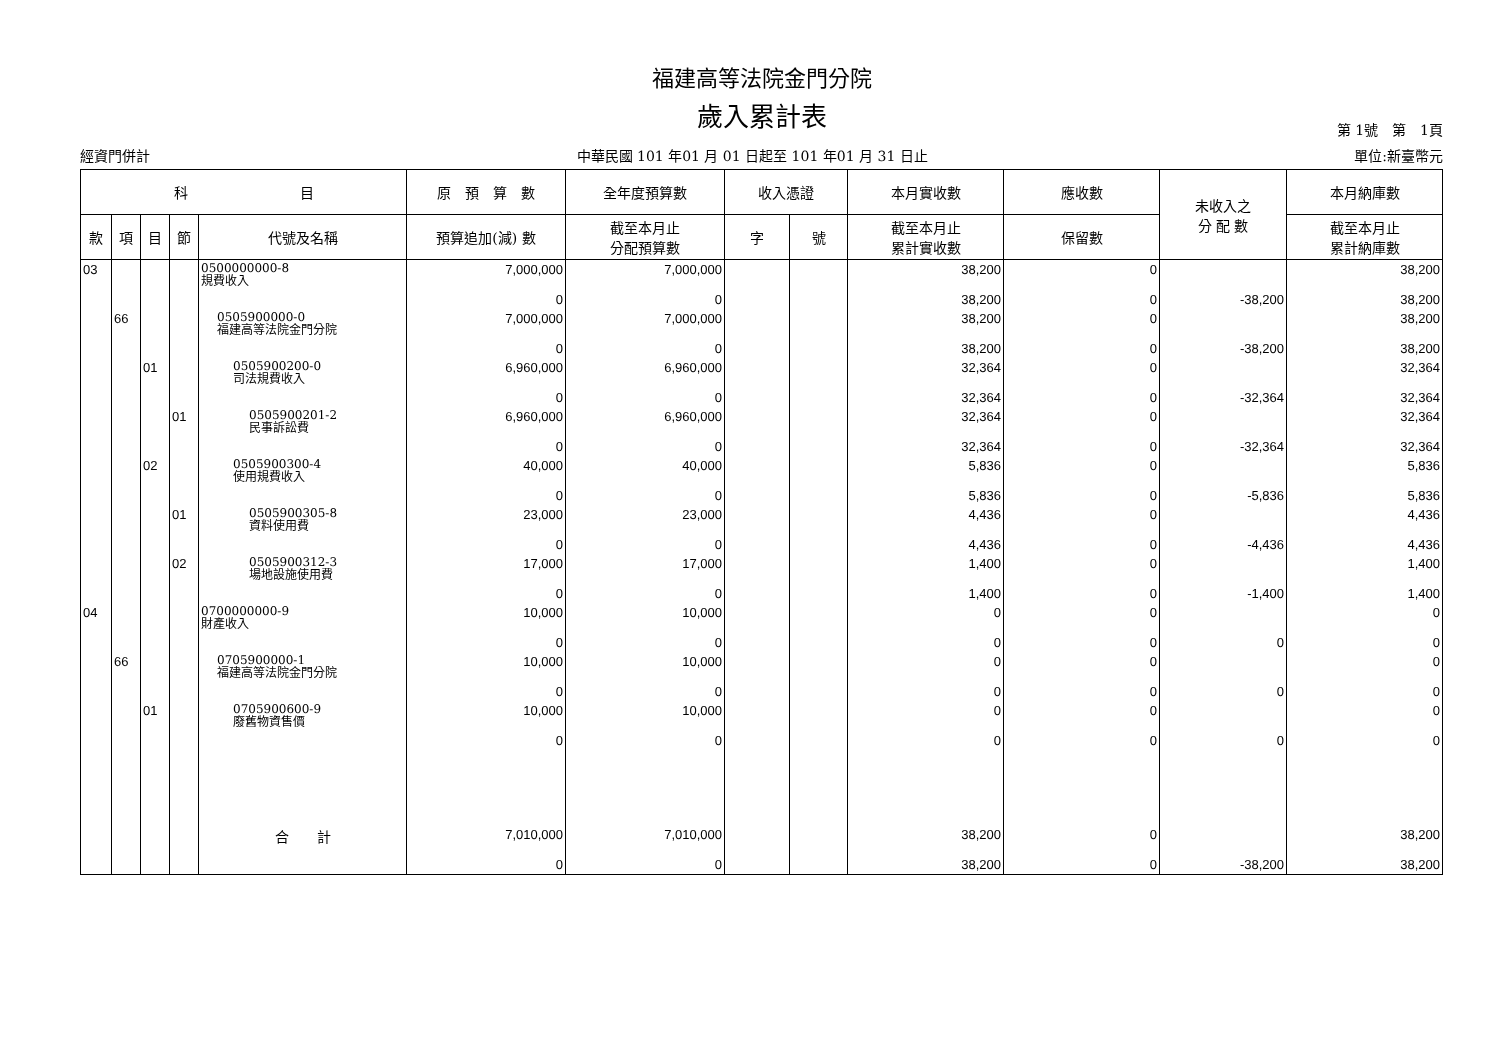福建高等法院金門分院
歲入累計表
第 1號　第　1頁
經資門併計 中華民國 101 年01 月 01 日起至 101 年01 月 31 日止 單位:新臺幣元
| 科 目 | | | | | 原 預 算 數 | 全年度預算數 | 收入憑證 | | 本月實收數 | 應收數 | 未收入之 分 配 數 | 本月納庫數 |
| --- | --- | --- | --- | --- | --- | --- | --- | --- | --- | --- | --- | --- |
| 款 | 項 | 目 | 節 | 代號及名稱 | 預算追加(減) 數 | 截至本月止 分配預算數 | 字 | 號 | 截至本月止 累計實收數 | 保留數 | | 截至本月止 累計納庫數 |
| 03 | | | | 0500000000-8 規費收入 | 7,000,000 0 | 7,000,000 0 | | | 38,200 38,200 | 0 0 | -38,200 | 38,200 38,200 |
| | 66 | | | 0505900000-0 福建高等法院金門分院 | 7,000,000 0 | 7,000,000 0 | | | 38,200 38,200 | 0 0 | -38,200 | 38,200 38,200 |
| | | 01 | | 0505900200-0 司法規費收入 | 6,960,000 0 | 6,960,000 0 | | | 32,364 32,364 | 0 0 | -32,364 | 32,364 32,364 |
| | | | 01 | 0505900201-2 民事訴訟費 | 6,960,000 0 | 6,960,000 0 | | | 32,364 32,364 | 0 0 | -32,364 | 32,364 32,364 |
| | | 02 | | 0505900300-4 使用規費收入 | 40,000 0 | 40,000 0 | | | 5,836 5,836 | 0 0 | -5,836 | 5,836 5,836 |
| | | | 01 | 0505900305-8 資料使用費 | 23,000 0 | 23,000 0 | | | 4,436 4,436 | 0 0 | -4,436 | 4,436 4,436 |
| | | | 02 | 0505900312-3 場地設施使用費 | 17,000 0 | 17,000 0 | | | 1,400 1,400 | 0 0 | -1,400 | 1,400 1,400 |
| 04 | | | | 0700000000-9 財產收入 | 10,000 0 | 10,000 0 | | | 0 0 | 0 0 | 0 | 0 0 |
| | 66 | | | 0705900000-1 福建高等法院金門分院 | 10,000 0 | 10,000 0 | | | 0 0 | 0 0 | 0 | 0 0 |
| | | 01 | | 0705900600-9 廢舊物資售價 | 10,000 0 | 10,000 0 | | | 0 0 | 0 0 | 0 | 0 0 |
| | | | | 合 計 | 7,010,000 0 | 7,010,000 0 | | | 38,200 38,200 | 0 0 | -38,200 | 38,200 38,200 |